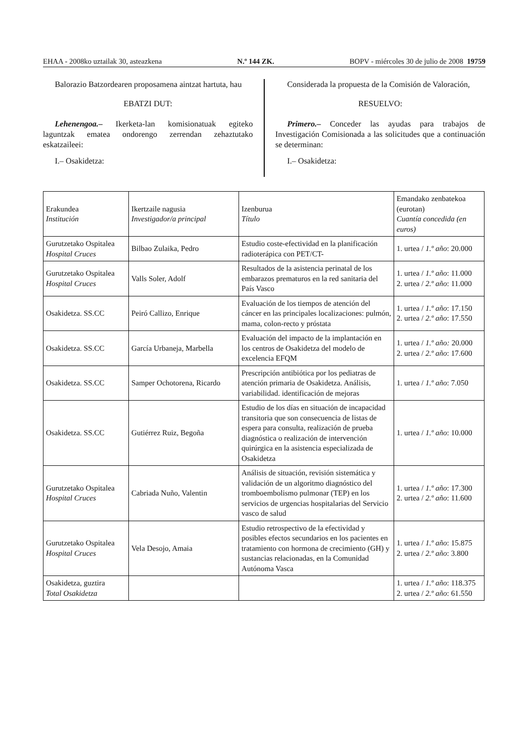EHAA - 2008ko uztailak 30, asteazkena N.º 144 ZK. BOPV - miércoles 30 de julio de 2008 19759
Balorazio Batzordearen proposamena aintzat hartuta, hau
EBATZI DUT:
Lehenengoa.– Ikerketa-lan komisionatuak egiteko laguntzak ematea ondorengo zerrendan zehaztutako eskatzaileei:
I.– Osakidetza:
Considerada la propuesta de la Comisión de Valoración,
RESUELVO:
Primero.– Conceder las ayudas para trabajos de Investigación Comisionada a las solicitudes que a continuación se determinan:
I.– Osakidetza:
| Erakundea Institución | Ikertzaile nagusia Investigador/a principal | Izenburua Título | Emandako zenbatekoa (eurotan) Cuantía concedida (en euros) |
| --- | --- | --- | --- |
| Gurutzetako Ospitalea Hospital Cruces | Bilbao Zulaika, Pedro | Estudio coste-efectividad en la planificación radioterápica con PET/CT- | 1. urtea / 1.º año : 20.000 |
| Gurutzetako Ospitalea Hospital Cruces | Valls Soler, Adolf | Resultados de la asistencia perinatal de los embarazos prematuros en la red sanitaria del País Vasco | 1. urtea / 1.º año : 11.000 2. urtea / 2.º año : 11.000 |
| Osakidetza. SS.CC | Peiró Callizo, Enrique | Evaluación de los tiempos de atención del cáncer en las principales localizaciones: pulmón, mama, colon-recto y próstata | 1. urtea / 1.º año : 17.150 2. urtea / 2.º año : 17.550 |
| Osakidetza. SS.CC | García Urbaneja, Marbella | Evaluación del impacto de la implantación en los centros de Osakidetza del modelo de excelencia EFQM | 1. urtea / 1.º año: 20.000 2. urtea / 2.º año : 17.600 |
| Osakidetza. SS.CC | Samper Ochotorena, Ricardo | Prescripción antibiótica por los pediatras de atención primaria de Osakidetza. Análisis, variabilidad. identificación de mejoras | 1. urtea / 1.º año : 7.050 |
| Osakidetza. SS.CC | Gutiérrez Ruiz, Begoña | Estudio de los días en situación de incapacidad transitoria que son consecuencia de listas de espera para consulta, realización de prueba diagnóstica o realización de intervención quirúrgica en la asistencia especializada de Osakidetza | 1. urtea / 1.º año : 10.000 |
| Gurutzetako Ospitalea Hospital Cruces | Cabriada Nuño, Valentin | Análisis de situación, revisión sistemática y validación de un algoritmo diagnóstico del tromboembolismo pulmonar (TEP) en los servicios de urgencias hospitalarias del Servicio vasco de salud | 1. urtea / 1.º año : 17.300 2. urtea / 2.º año : 11.600 |
| Gurutzetako Ospitalea Hospital Cruces | Vela Desojo, Amaia | Estudio retrospectivo de la efectividad y posibles efectos secundarios en los pacientes en tratamiento con hormona de crecimiento (GH) y sustancias relacionadas, en la Comunidad Autónoma Vasca | 1. urtea / 1.º año : 15.875 2. urtea / 2.º año : 3.800 |
| Osakidetza, guztira Total Osakidetza | | | 1. urtea / 1.º año : 118.375 2. urtea / 2.º año : 61.550 |